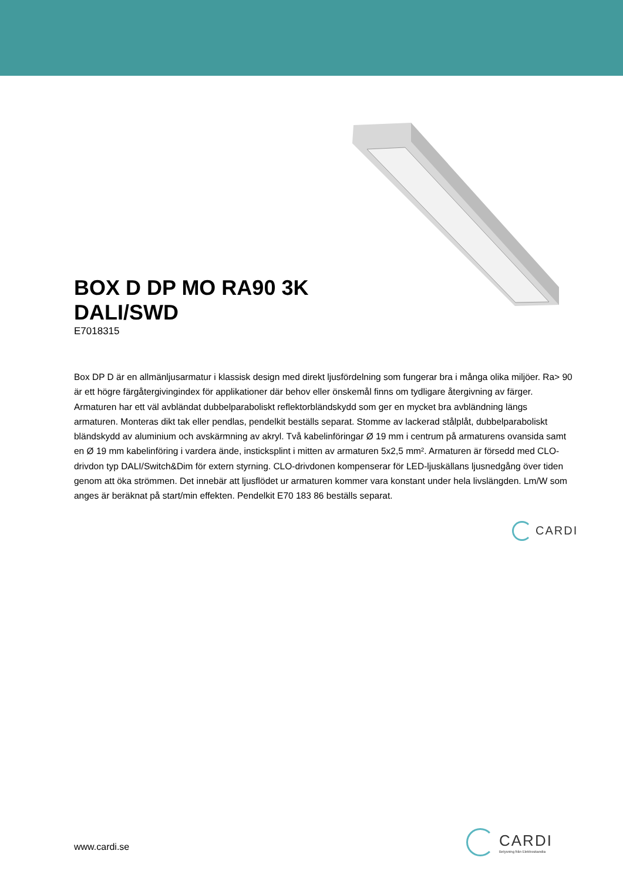BOX D DP MO RA90 3K
DALI/SWD
E7018315
Box DP D är en allmänljusarmatur i klassisk design med direkt ljusfördelning som fungerar bra i många olika miljöer. Ra> 90 är ett högre färgåtergivingindex för applikationer där behov eller önskemål finns om tydligare återgivning av färger. Armaturen har ett väl avbländat dubbelparaboliskt reflektorbländskydd som ger en mycket bra avbländning längs armaturen. Monteras dikt tak eller pendlas, pendelkit beställs separat. Stomme av lackerad stålplåt, dubbelparaboliskt bländskydd av aluminium och avskärmning av akryl. Två kabelinföringar Ø 19 mm i centrum på armaturens ovansida samt en Ø 19 mm kabelinföring i vardera ände, insticksplint i mitten av armaturen 5x2,5 mm². Armaturen är försedd med CLO-drivdon typ DALI/Switch&Dim för extern styrning. CLO-drivdonen kompenserar för LED-ljuskällans ljusnedgång över tiden genom att öka strömmen. Det innebär att ljusflödet ur armaturen kommer vara konstant under hela livslängden. Lm/W som anges är beräknat på start/min effekten. Pendelkit E70 183 86 beställs separat.
CARDI
www.cardi.se
CARDI
Belysning från Elektroskandia